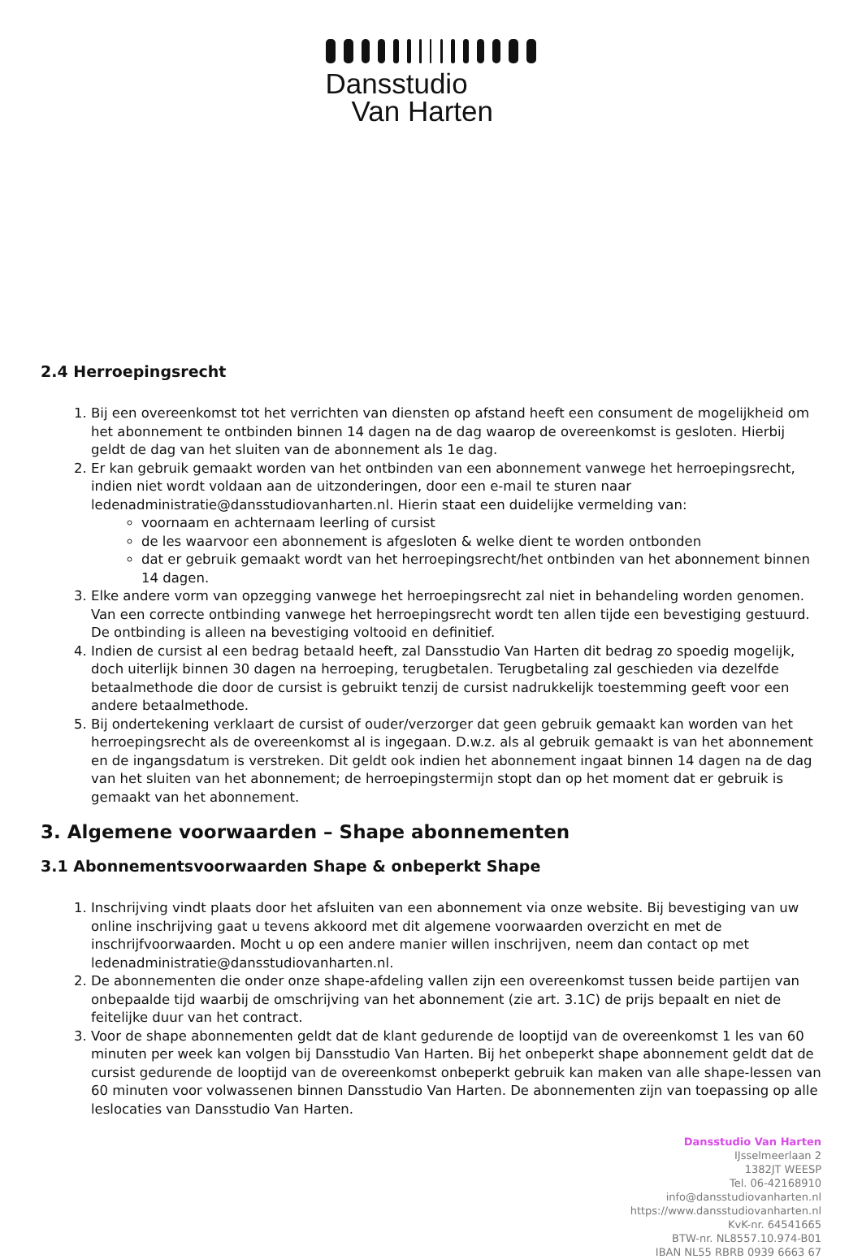Dansstudio
Van Harten
2.4 Herroepingsrecht
1. Bij een overeenkomst tot het verrichten van diensten op afstand heeft een consument de mogelijkheid om het abonnement te ontbinden binnen 14 dagen na de dag waarop de overeenkomst is gesloten. Hierbij geldt de dag van het sluiten van de abonnement als 1e dag.
2. Er kan gebruik gemaakt worden van het ontbinden van een abonnement vanwege het herroepingsrecht, indien niet wordt voldaan aan de uitzonderingen, door een e-mail te sturen naar ledenadministratie@dansstudiovanharten.nl. Hierin staat een duidelijke vermelding van:
voornaam en achternaam leerling of cursist
de les waarvoor een abonnement is afgesloten & welke dient te worden ontbonden
dat er gebruik gemaakt wordt van het herroepingsrecht/het ontbinden van het abonnement binnen 14 dagen.
3. Elke andere vorm van opzegging vanwege het herroepingsrecht zal niet in behandeling worden genomen. Van een correcte ontbinding vanwege het herroepingsrecht wordt ten allen tijde een bevestiging gestuurd. De ontbinding is alleen na bevestiging voltooid en definitief.
4. Indien de cursist al een bedrag betaald heeft, zal Dansstudio Van Harten dit bedrag zo spoedig mogelijk, doch uiterlijk binnen 30 dagen na herroeping, terugbetalen. Terugbetaling zal geschieden via dezelfde betaalmethode die door de cursist is gebruikt tenzij de cursist nadrukkelijk toestemming geeft voor een andere betaalmethode.
5. Bij ondertekening verklaart de cursist of ouder/verzorger dat geen gebruik gemaakt kan worden van het herroepingsrecht als de overeenkomst al is ingegaan. D.w.z. als al gebruik gemaakt is van het abonnement en de ingangsdatum is verstreken. Dit geldt ook indien het abonnement ingaat binnen 14 dagen na de dag van het sluiten van het abonnement; de herroepingstermijn stopt dan op het moment dat er gebruik is gemaakt van het abonnement.
3. Algemene voorwaarden – Shape abonnementen
3.1 Abonnementsvoorwaarden Shape & onbeperkt Shape
1. Inschrijving vindt plaats door het afsluiten van een abonnement via onze website. Bij bevestiging van uw online inschrijving gaat u tevens akkoord met dit algemene voorwaarden overzicht en met de inschrijfvoorwaarden. Mocht u op een andere manier willen inschrijven, neem dan contact op met ledenadministratie@dansstudiovanharten.nl.
2. De abonnementen die onder onze shape-afdeling vallen zijn een overeenkomst tussen beide partijen van onbepaalde tijd waarbij de omschrijving van het abonnement (zie art. 3.1C) de prijs bepaalt en niet de feitelijke duur van het contract.
3. Voor de shape abonnementen geldt dat de klant gedurende de looptijd van de overeenkomst 1 les van 60 minuten per week kan volgen bij Dansstudio Van Harten. Bij het onbeperkt shape abonnement geldt dat de cursist gedurende de looptijd van de overeenkomst onbeperkt gebruik kan maken van alle shape-lessen van 60 minuten voor volwassenen binnen Dansstudio Van Harten. De abonnementen zijn van toepassing op alle leslocaties van Dansstudio Van Harten.
Dansstudio Van Harten
IJsselmeerlaan 2
1382JT WEESP
Tel. 06-42168910
info@dansstudiovanharten.nl
https://www.dansstudiovanharten.nl
KvK-nr. 64541665
BTW-nr. NL8557.10.974-B01
IBAN NL55 RBRB 0939 6663 67